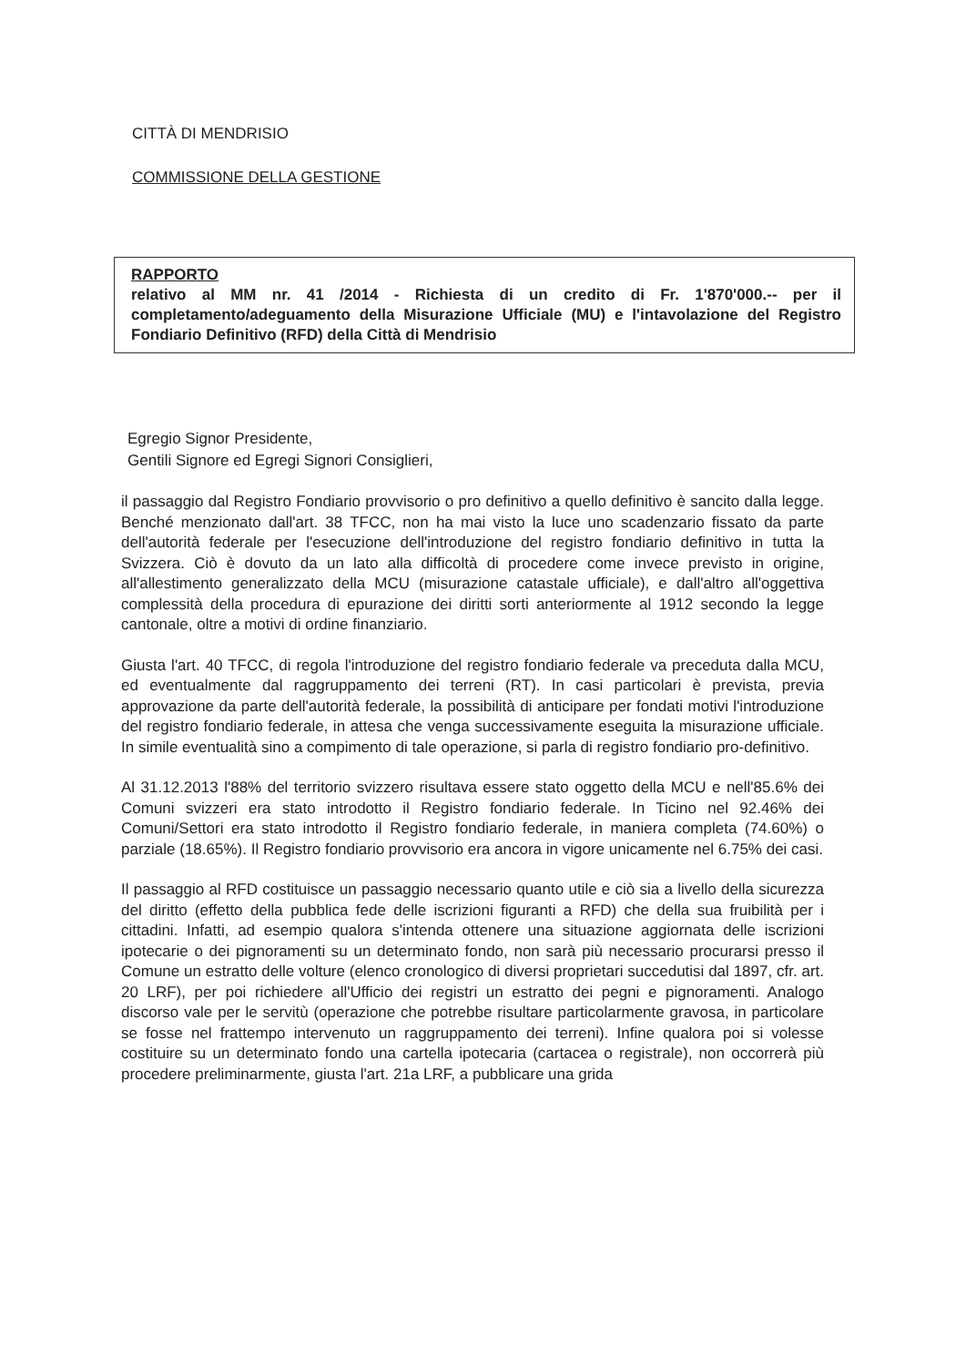CITTÀ DI MENDRISIO
COMMISSIONE DELLA GESTIONE
RAPPORTO
relativo al MM nr. 41 /2014 - Richiesta di un credito di Fr. 1'870'000.-- per il completamento/adeguamento della Misurazione Ufficiale (MU) e l'intavolazione del Registro Fondiario Definitivo (RFD) della Città di Mendrisio
Egregio Signor Presidente,
Gentili Signore ed Egregi Signori Consiglieri,
il passaggio dal Registro Fondiario provvisorio o pro definitivo a quello definitivo è sancito dalla legge. Benché menzionato dall'art. 38 TFCC, non ha mai visto la luce uno scadenzario fissato da parte dell'autorità federale per l'esecuzione dell'introduzione del registro fondiario definitivo in tutta la Svizzera. Ciò è dovuto da un lato alla difficoltà di procedere come invece previsto in origine, all'allestimento generalizzato della MCU (misurazione catastale ufficiale), e dall'altro all'oggettiva complessità della procedura di epurazione dei diritti sorti anteriormente al 1912 secondo la legge cantonale, oltre a motivi di ordine finanziario.
Giusta l'art. 40 TFCC, di regola l'introduzione del registro fondiario federale va preceduta dalla MCU, ed eventualmente dal raggruppamento dei terreni (RT). In casi particolari è prevista, previa approvazione da parte dell'autorità federale, la possibilità di anticipare per fondati motivi l'introduzione del registro fondiario federale, in attesa che venga successivamente eseguita la misurazione ufficiale. In simile eventualità sino a compimento di tale operazione, si parla di registro fondiario pro-definitivo.
Al 31.12.2013 l'88% del territorio svizzero risultava essere stato oggetto della MCU e nell'85.6% dei Comuni svizzeri era stato introdotto il Registro fondiario federale. In Ticino nel 92.46% dei Comuni/Settori era stato introdotto il Registro fondiario federale, in maniera completa (74.60%) o parziale (18.65%). Il Registro fondiario provvisorio era ancora in vigore unicamente nel 6.75% dei casi.
Il passaggio al RFD costituisce un passaggio necessario quanto utile e ciò sia a livello della sicurezza del diritto (effetto della pubblica fede delle iscrizioni figuranti a RFD) che della sua fruibilità per i cittadini. Infatti, ad esempio qualora s'intenda ottenere una situazione aggiornata delle iscrizioni ipotecarie o dei pignoramenti su un determinato fondo, non sarà più necessario procurarsi presso il Comune un estratto delle volture (elenco cronologico di diversi proprietari succedutisi dal 1897, cfr. art. 20 LRF), per poi richiedere all'Ufficio dei registri un estratto dei pegni e pignoramenti. Analogo discorso vale per le servitù (operazione che potrebbe risultare particolarmente gravosa, in particolare se fosse nel frattempo intervenuto un raggruppamento dei terreni). Infine qualora poi si volesse costituire su un determinato fondo una cartella ipotecaria (cartacea o registrale), non occorrerà più procedere preliminarmente, giusta l'art. 21a LRF, a pubblicare una grida